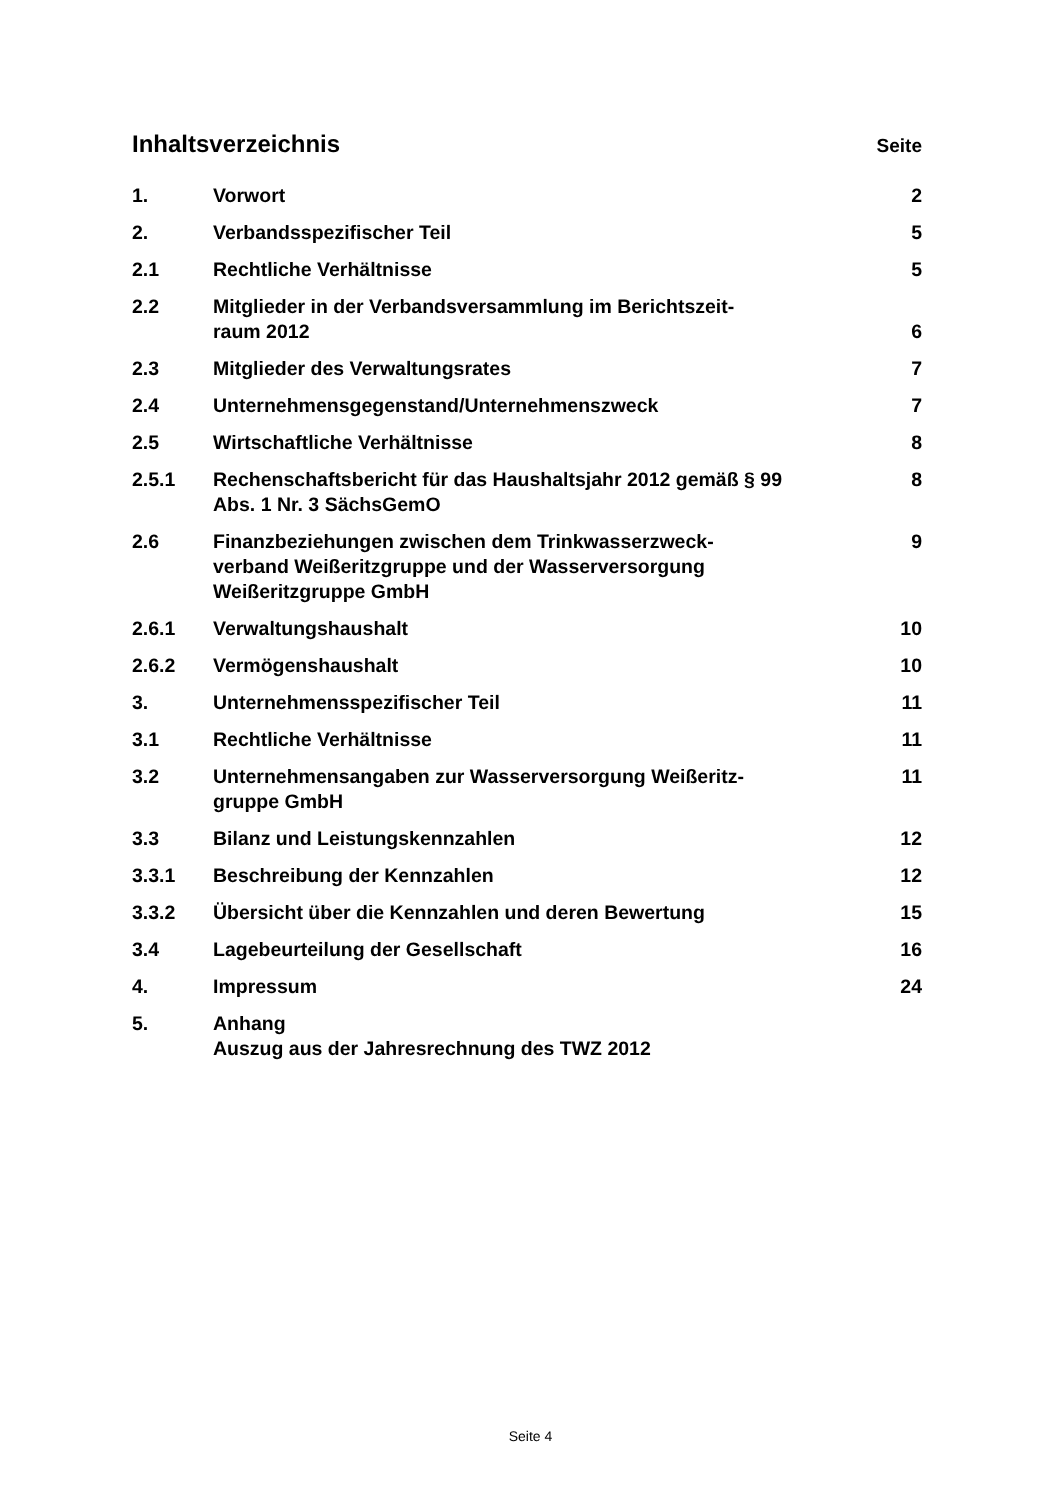Inhaltsverzeichnis
Seite
| 1. | Vorwort | 2 |
| 2. | Verbandsspezifischer Teil | 5 |
| 2.1 | Rechtliche Verhältnisse | 5 |
| 2.2 | Mitglieder in der Verbandsversammlung im Berichtszeit- raum 2012 | 6 |
| 2.3 | Mitglieder des Verwaltungsrates | 7 |
| 2.4 | Unternehmensgegenstand/Unternehmenszweck | 7 |
| 2.5 | Wirtschaftliche Verhältnisse | 8 |
| 2.5.1 | Rechenschaftsbericht für das Haushaltsjahr 2012 gemäß § 99 Abs. 1 Nr. 3 SächsGemO | 8 |
| 2.6 | Finanzbeziehungen zwischen dem Trinkwasserzweck- verband Weißeritzgruppe und der Wasserversorgung Weißeritzgruppe GmbH | 9 |
| 2.6.1 | Verwaltungshaushalt | 10 |
| 2.6.2 | Vermögenshaushalt | 10 |
| 3. | Unternehmensspezifischer Teil | 11 |
| 3.1 | Rechtliche Verhältnisse | 11 |
| 3.2 | Unternehmensangaben zur Wasserversorgung Weißeritz- gruppe GmbH | 11 |
| 3.3 | Bilanz und Leistungskennzahlen | 12 |
| 3.3.1 | Beschreibung der Kennzahlen | 12 |
| 3.3.2 | Übersicht über die Kennzahlen und deren Bewertung | 15 |
| 3.4 | Lagebeurteilung der Gesellschaft | 16 |
| 4. | Impressum | 24 |
| 5. | Anhang Auszug aus der Jahresrechnung des TWZ 2012 | |
Seite 4